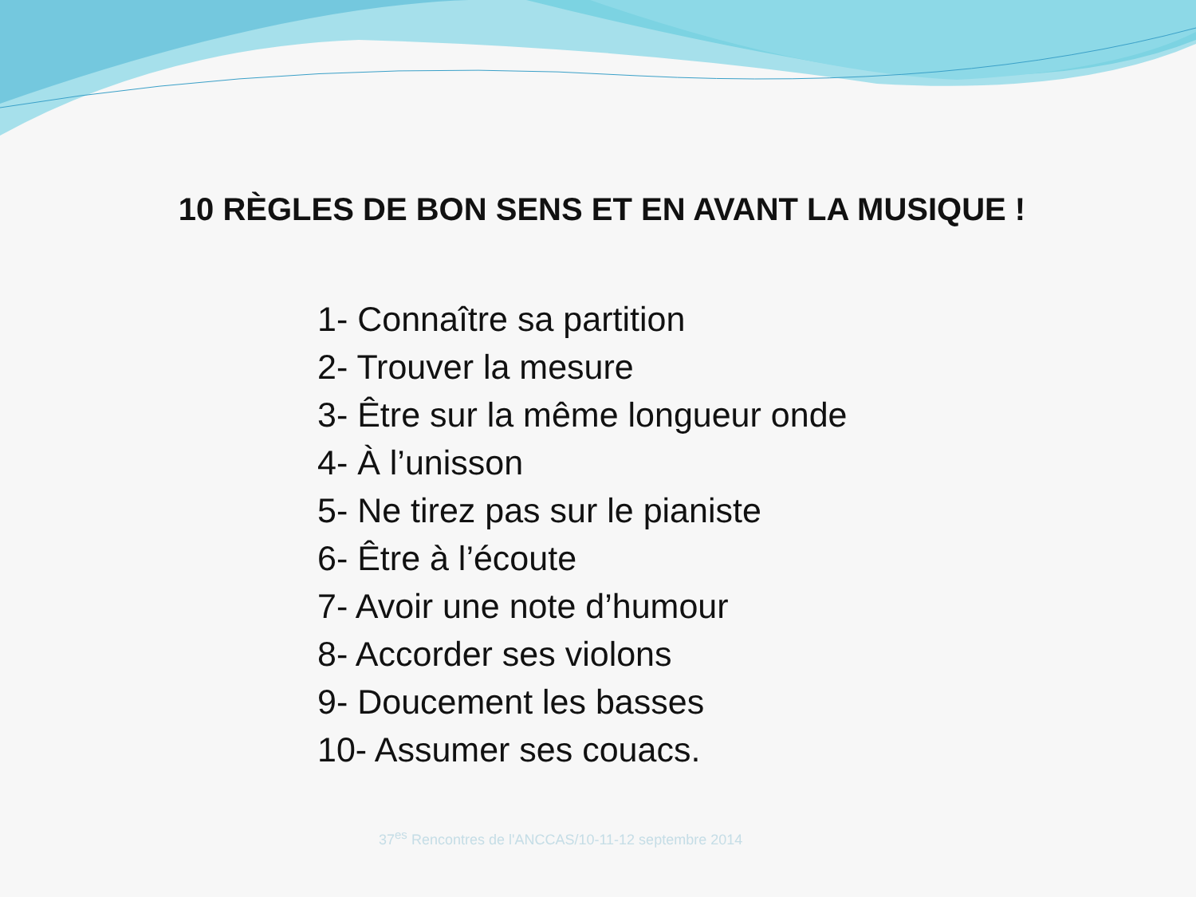10 RÈGLES DE BON SENS ET EN AVANT LA MUSIQUE !
1- Connaître sa partition
2- Trouver la mesure
3- Être sur la même longueur onde
4- À l’unisson
5- Ne tirez pas sur le pianiste
6- Être à l’écoute
7- Avoir une note d’humour
8- Accorder ses violons
9- Doucement les basses
10- Assumer ses couacs.
37<sup>es</sup> Rencontres de l'ANCCAS/10-11-12 septembre 2014